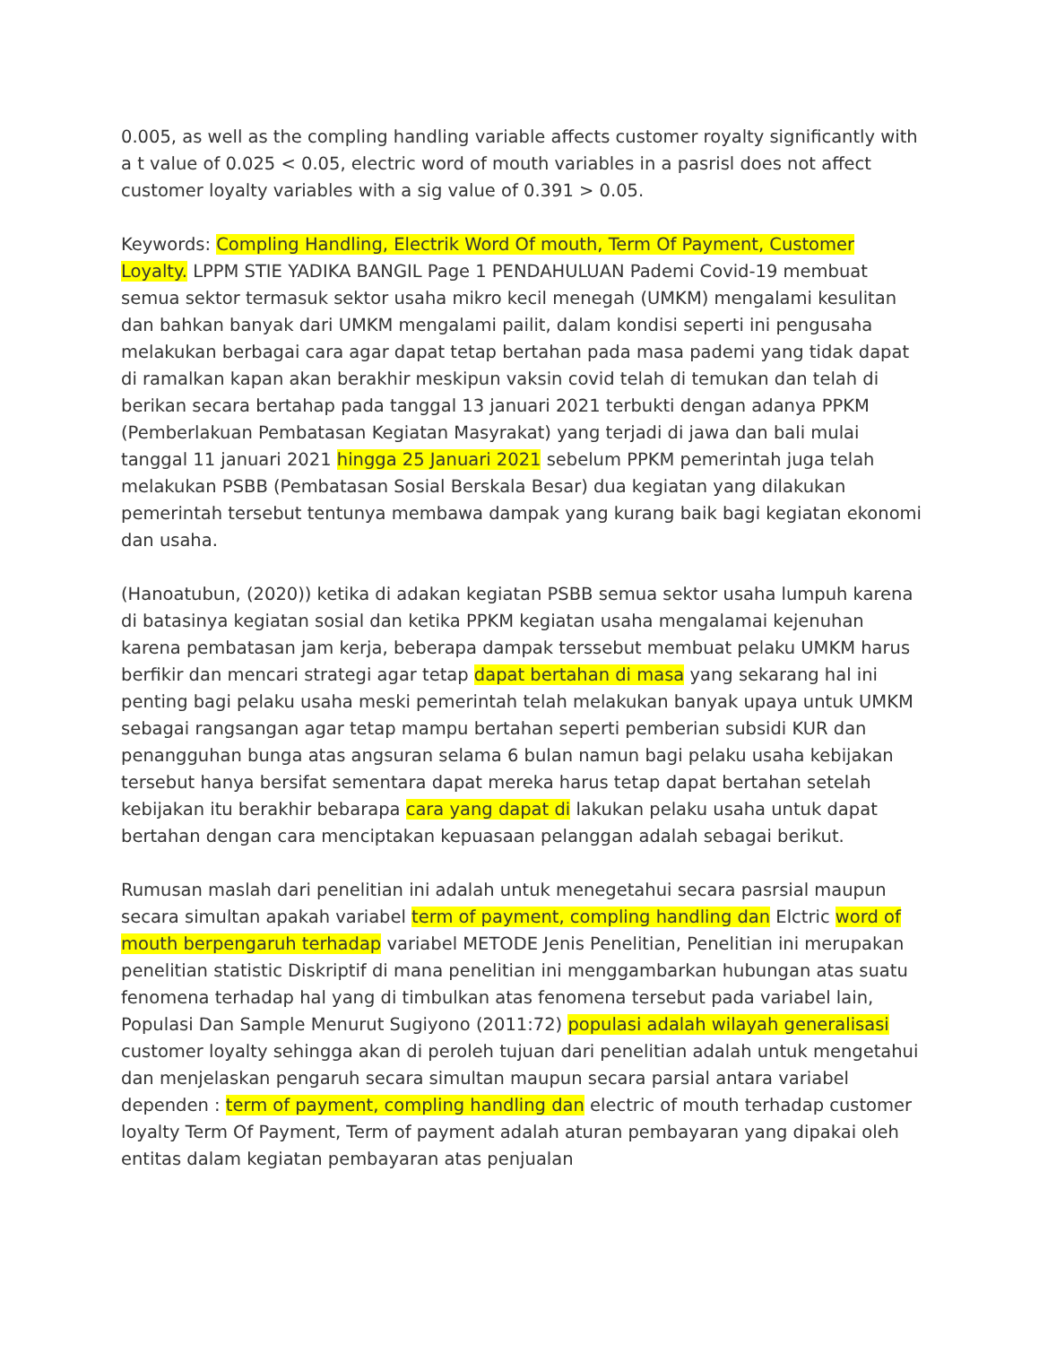0.005, as well as the compling handling variable affects customer royalty significantly with a t value of 0.025 < 0.05, electric word of mouth variables in a pasrisl does not affect customer loyalty variables with a sig value of 0.391 > 0.05.
Keywords: Compling Handling, Electrik Word Of mouth, Term Of Payment, Customer Loyalty. LPPM STIE YADIKA BANGIL Page 1 PENDAHULUAN Pademi Covid-19 membuat semua sektor termasuk sektor usaha mikro kecil menegah (UMKM) mengalami kesulitan dan bahkan banyak dari UMKM mengalami pailit, dalam kondisi seperti ini pengusaha melakukan berbagai cara agar dapat tetap bertahan pada masa pademi yang tidak dapat di ramalkan kapan akan berakhir meskipun vaksin covid telah di temukan dan telah di berikan secara bertahap pada tanggal 13 januari 2021 terbukti dengan adanya PPKM (Pemberlakuan Pembatasan Kegiatan Masyrakat) yang terjadi di jawa dan bali mulai tanggal 11 januari 2021 hingga 25 Januari 2021 sebelum PPKM pemerintah juga telah melakukan PSBB (Pembatasan Sosial Berskala Besar) dua kegiatan yang dilakukan pemerintah tersebut tentunya membawa dampak yang kurang baik bagi kegiatan ekonomi dan usaha.
(Hanoatubun, (2020)) ketika di adakan kegiatan PSBB semua sektor usaha lumpuh karena di batasinya kegiatan sosial dan ketika PPKM kegiatan usaha mengalamai kejenuhan karena pembatasan jam kerja, beberapa dampak terssebut membuat pelaku UMKM harus berfikir dan mencari strategi agar tetap dapat bertahan di masa yang sekarang hal ini penting bagi pelaku usaha meski pemerintah telah melakukan banyak upaya untuk UMKM sebagai rangsangan agar tetap mampu bertahan seperti pemberian subsidi KUR dan penangguhan bunga atas angsuran selama 6 bulan namun bagi pelaku usaha kebijakan tersebut hanya bersifat sementara dapat mereka harus tetap dapat bertahan setelah kebijakan itu berakhir bebarapa cara yang dapat di lakukan pelaku usaha untuk dapat bertahan dengan cara menciptakan kepuasaan pelanggan adalah sebagai berikut.
Rumusan maslah dari penelitian ini adalah untuk menegetahui secara pasrsial maupun secara simultan apakah variabel term of payment, compling handling dan Elctric word of mouth berpengaruh terhadap variabel METODE Jenis Penelitian, Penelitian ini merupakan penelitian statistic Diskriptif di mana penelitian ini menggambarkan hubungan atas suatu fenomena terhadap hal yang di timbulkan atas fenomena tersebut pada variabel lain, Populasi Dan Sample Menurut Sugiyono (2011:72) populasi adalah wilayah generalisasi customer loyalty sehingga akan di peroleh tujuan dari penelitian adalah untuk mengetahui dan menjelaskan pengaruh secara simultan maupun secara parsial antara variabel dependen : term of payment, compling handling dan electric of mouth terhadap customer loyalty Term Of Payment, Term of payment adalah aturan pembayaran yang dipakai oleh entitas dalam kegiatan pembayaran atas penjualan